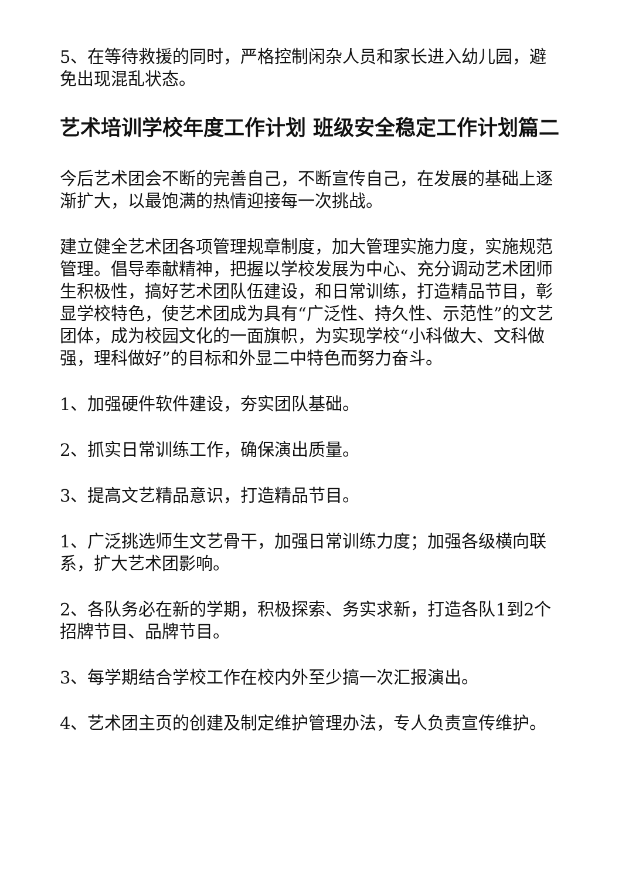5、在等待救援的同时，严格控制闲杂人员和家长进入幼儿园，避免出现混乱状态。
艺术培训学校年度工作计划 班级安全稳定工作计划篇二
今后艺术团会不断的完善自己，不断宣传自己，在发展的基础上逐渐扩大，以最饱满的热情迎接每一次挑战。
建立健全艺术团各项管理规章制度，加大管理实施力度，实施规范管理。倡导奉献精神，把握以学校发展为中心、充分调动艺术团师生积极性，搞好艺术团队伍建设，和日常训练，打造精品节目，彰显学校特色，使艺术团成为具有“广泛性、持久性、示范性”的文艺团体，成为校园文化的一面旗帜，为实现学校“小科做大、文科做强，理科做好”的目标和外显二中特色而努力奋斗。
1、加强硬件软件建设，夯实团队基础。
2、抓实日常训练工作，确保演出质量。
3、提高文艺精品意识，打造精品节目。
1、广泛挑选师生文艺骨干，加强日常训练力度；加强各级横向联系，扩大艺术团影响。
2、各队务必在新的学期，积极探索、务实求新，打造各队1到2个招牌节目、品牌节目。
3、每学期结合学校工作在校内外至少搞一次汇报演出。
4、艺术团主页的创建及制定维护管理办法，专人负责宣传维护。